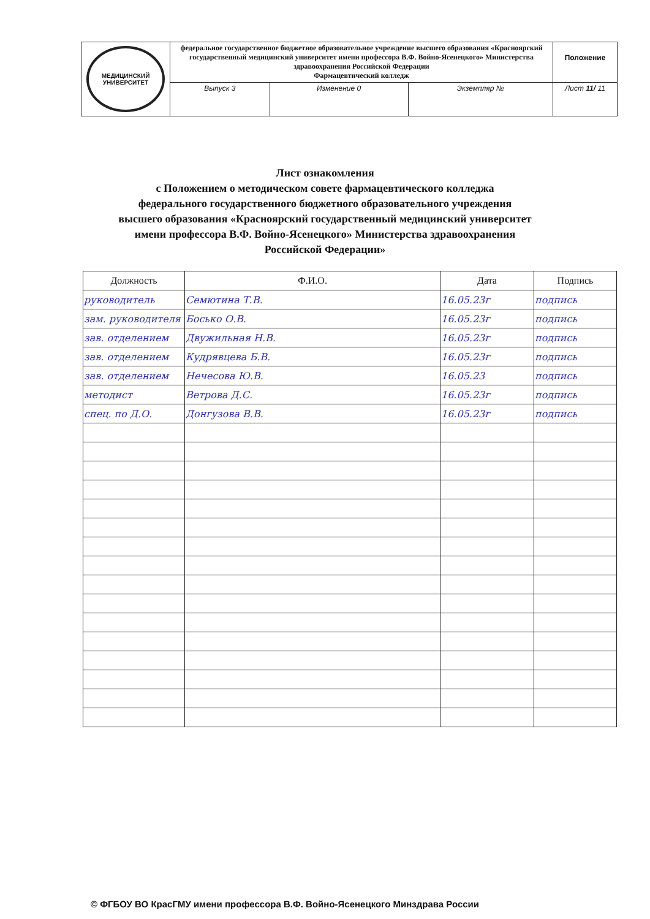| МЕДИЦИНСКИЙ УНИВЕРСИТЕТ | федеральное государственное бюджетное образовательное учреждение высшего образования «Красноярский государственный медицинский университет имени профессора В.Ф. Войно-Ясенецкого» Министерства здравоохранения Российской Федерации Фармацевтический колледж | | | Положение |
| | Выпуск 3 | Изменение 0 | Экземпляр № | Лист 11/ 11 |
Лист ознакомления
с Положением о методическом совете фармацевтического колледжа
федерального государственного бюджетного образовательного учреждения
высшего образования «Красноярский государственный медицинский университет
имени профессора В.Ф. Войно-Ясенецкого» Министерства здравоохранения
Российской Федерации»
| Должность | Ф.И.О. | Дата | Подпись |
| --- | --- | --- | --- |
| руководитель | Семютина Т.В. | 16.05.23г | подпись |
| зам. руководителя | Босько О.В. | 16.05.23г | подпись |
| зав. отделением | Двужильная Н.В. | 16.05.23г | подпись |
| зав. отделением | Кудрявцева Б.В. | 16.05.23г | подпись |
| зав. отделением | Нечесова Ю.В. | 16.05.23 | подпись |
| методист | Ветрова Д.С. | 16.05.23г | подпись |
| спец. по Д.О. | Донгузова В.В. | 16.05.23г | подпись |
© ФГБОУ ВО КрасГМУ имени профессора В.Ф. Войно-Ясенецкого Минздрава России